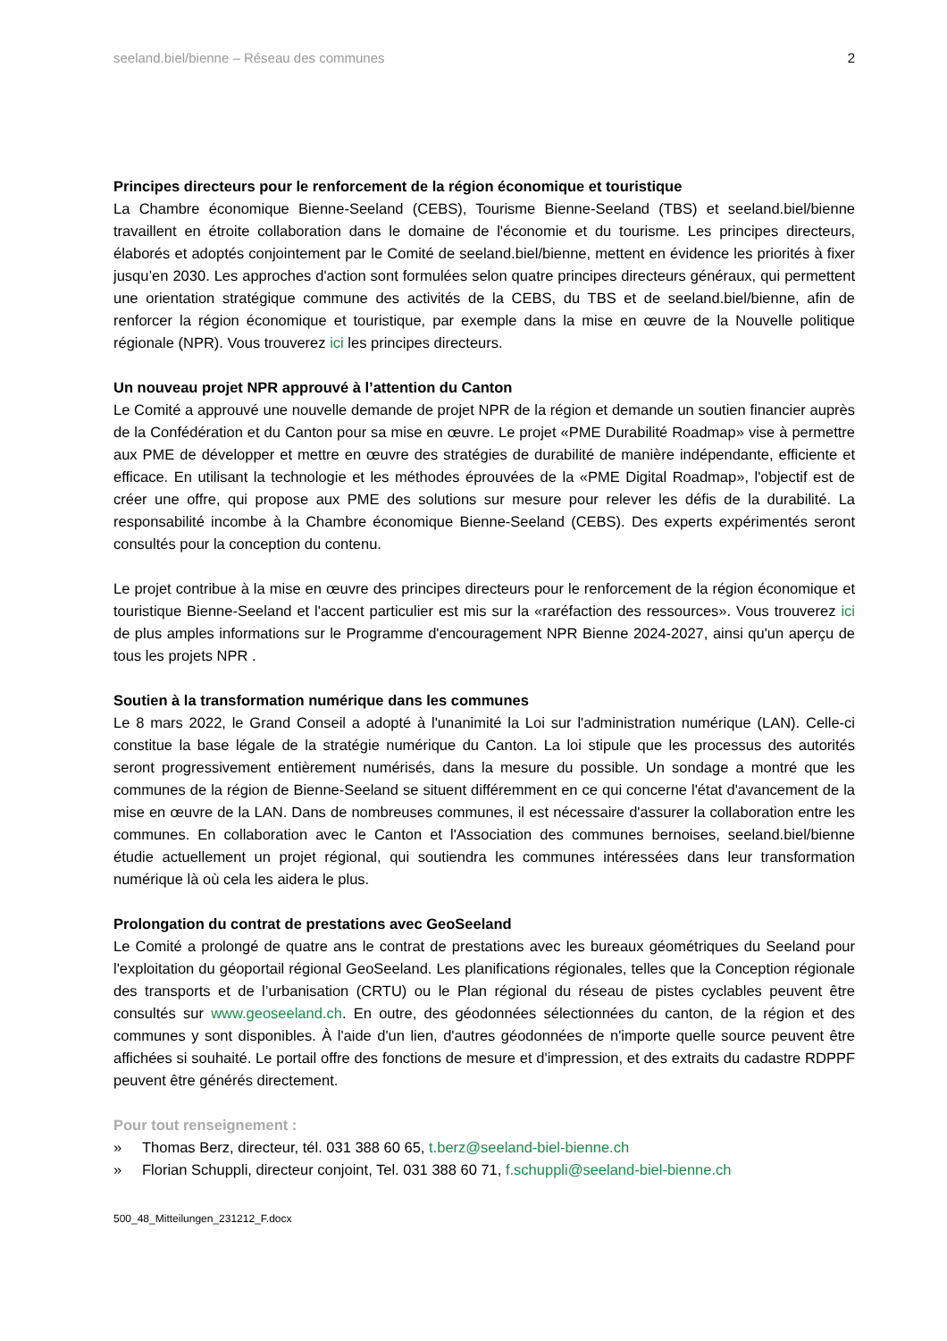seeland.biel/bienne – Réseau des communes 2
Principes directeurs pour le renforcement de la région économique et touristique
La Chambre économique Bienne-Seeland (CEBS), Tourisme Bienne-Seeland (TBS) et seeland.biel/bienne travaillent en étroite collaboration dans le domaine de l'économie et du tourisme. Les principes directeurs, élaborés et adoptés conjointement par le Comité de seeland.biel/bienne, mettent en évidence les priorités à fixer jusqu’en 2030. Les approches d'action sont formulées selon quatre principes directeurs généraux, qui permettent une orientation stratégique commune des activités de la CEBS, du TBS et de seeland.biel/bienne, afin de renforcer la région économique et touristique, par exemple dans la mise en œuvre de la Nouvelle politique régionale (NPR). Vous trouverez ici les principes directeurs.
Un nouveau projet NPR approuvé à l’attention du Canton
Le Comité a approuvé une nouvelle demande de projet NPR de la région et demande un soutien financier auprès de la Confédération et du Canton pour sa mise en œuvre. Le projet «PME Durabilité Roadmap» vise à permettre aux PME de développer et mettre en œuvre des stratégies de durabilité de manière indépendante, efficiente et efficace. En utilisant la technologie et les méthodes éprouvées de la «PME Digital Roadmap», l'objectif est de créer une offre, qui propose aux PME des solutions sur mesure pour relever les défis de la durabilité. La responsabilité incombe à la Chambre économique Bienne-Seeland (CEBS). Des experts expérimentés seront consultés pour la conception du contenu.
Le projet contribue à la mise en œuvre des principes directeurs pour le renforcement de la région économique et touristique Bienne-Seeland et l'accent particulier est mis sur la «raréfaction des ressources». Vous trouverez ici de plus amples informations sur le Programme d'encouragement NPR Bienne 2024-2027, ainsi qu'un aperçu de tous les projets NPR .
Soutien à la transformation numérique dans les communes
Le 8 mars 2022, le Grand Conseil a adopté à l'unanimité la Loi sur l'administration numérique (LAN). Celle-ci constitue la base légale de la stratégie numérique du Canton. La loi stipule que les processus des autorités seront progressivement entièrement numérisés, dans la mesure du possible. Un sondage a montré que les communes de la région de Bienne-Seeland se situent différemment en ce qui concerne l'état d'avancement de la mise en œuvre de la LAN. Dans de nombreuses communes, il est nécessaire d'assurer la collaboration entre les communes. En collaboration avec le Canton et l'Association des communes bernoises, seeland.biel/bienne étudie actuellement un projet régional, qui soutiendra les communes intéressées dans leur transformation numérique là où cela les aidera le plus.
Prolongation du contrat de prestations avec GeoSeeland
Le Comité a prolongé de quatre ans le contrat de prestations avec les bureaux géométriques du Seeland pour l'exploitation du géoportail régional GeoSeeland. Les planifications régionales, telles que la Conception régionale des transports et de l’urbanisation (CRTU) ou le Plan régional du réseau de pistes cyclables peuvent être consultés sur www.geoseeland.ch. En outre, des géodonnées sélectionnées du canton, de la région et des communes y sont disponibles. À l'aide d'un lien, d'autres géodonnées de n'importe quelle source peuvent être affichées si souhaité. Le portail offre des fonctions de mesure et d'impression, et des extraits du cadastre RDPPF peuvent être générés directement.
Pour tout renseignement :
» Thomas Berz, directeur, tél. 031 388 60 65, t.berz@seeland-biel-bienne.ch
» Florian Schuppli, directeur conjoint, Tel. 031 388 60 71, f.schuppli@seeland-biel-bienne.ch
500_48_Mitteilungen_231212_F.docx